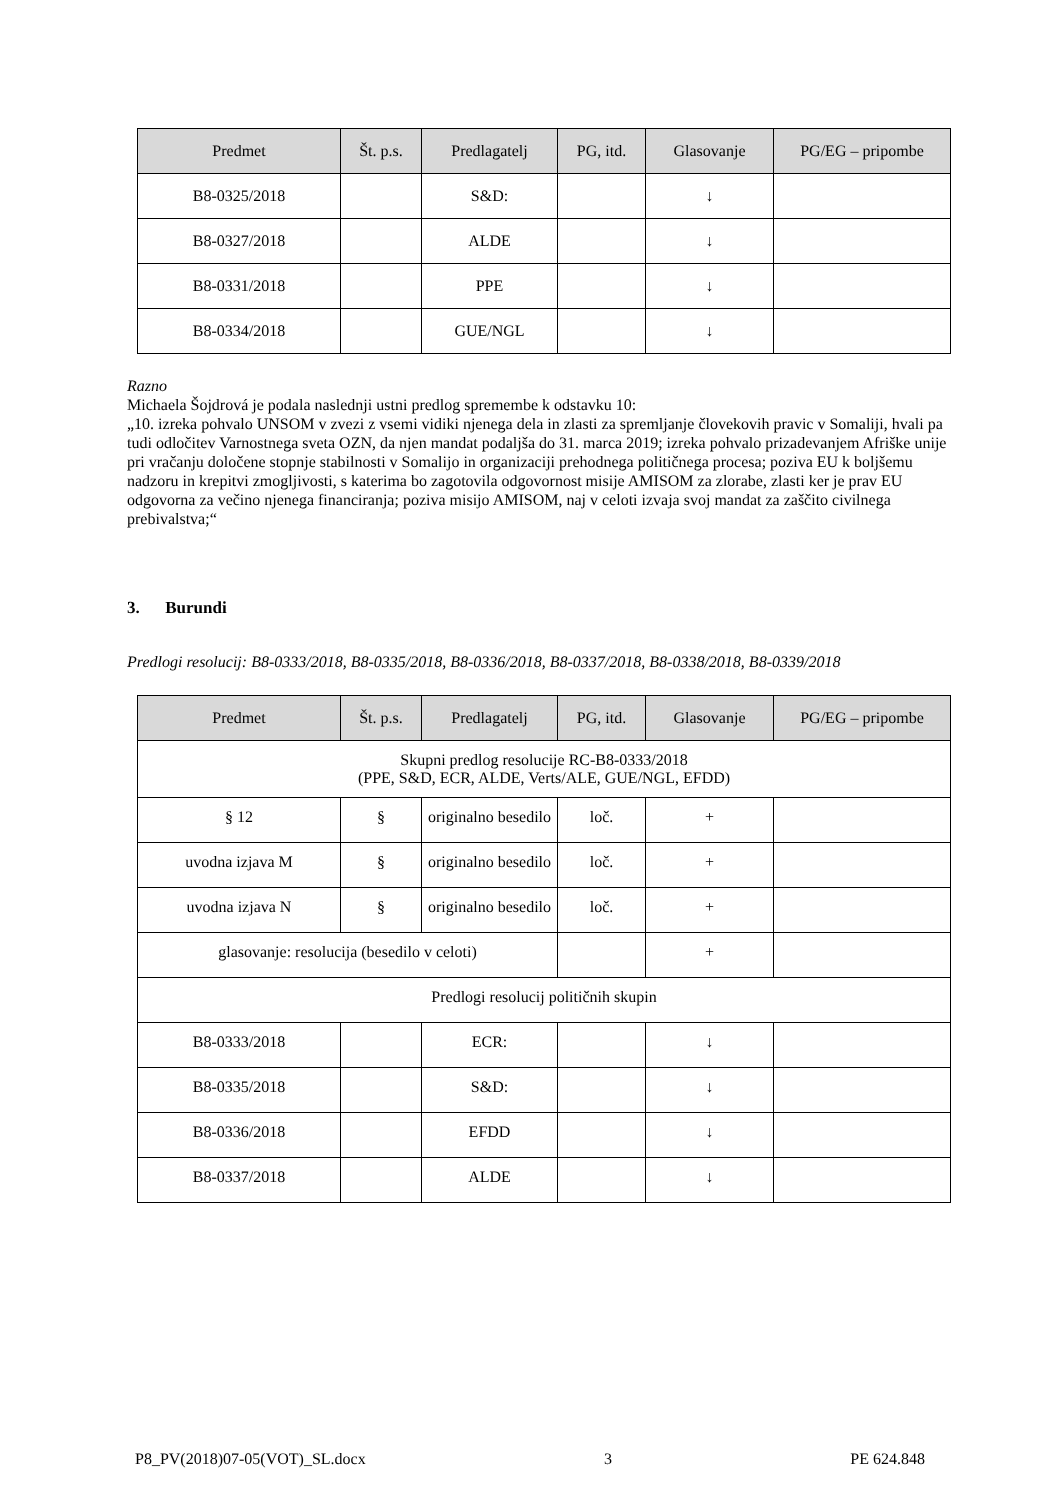| Predmet | Št. p.s. | Predlagatelj | PG, itd. | Glasovanje | PG/EG – pripombe |
| --- | --- | --- | --- | --- | --- |
| B8-0325/2018 | | S&D: | | ↓ | |
| B8-0327/2018 | | ALDE | | ↓ | |
| B8-0331/2018 | | PPE | | ↓ | |
| B8-0334/2018 | | GUE/NGL | | ↓ | |
Razno
Michaela Šojdrová je podala naslednji ustni predlog spremembe k odstavku 10:
„10. izreka pohvalo UNSOM v zvezi z vsemi vidiki njenega dela in zlasti za spremljanje človekovih pravic v Somaliji, hvali pa tudi odločitev Varnostnega sveta OZN, da njen mandat podaljša do 31. marca 2019; izreka pohvalo prizadevanjem Afriške unije pri vračanju določene stopnje stabilnosti v Somalijo in organizaciji prehodnega političnega procesa; poziva EU k boljšemu nadzoru in krepitvi zmogljivosti, s katerima bo zagotovila odgovornost misije AMISOM za zlorabe, zlasti ker je prav EU odgovorna za večino njenega financiranja; poziva misijo AMISOM, naj v celoti izvaja svoj mandat za zaščito civilnega prebivalstva;“
3. Burundi
Predlogi resolucij: B8-0333/2018, B8-0335/2018, B8-0336/2018, B8-0337/2018, B8-0338/2018, B8-0339/2018
| Predmet | Št. p.s. | Predlagatelj | PG, itd. | Glasovanje | PG/EG – pripombe |
| --- | --- | --- | --- | --- | --- |
| Skupni predlog resolucije RC-B8-0333/2018 (PPE, S&D, ECR, ALDE, Verts/ALE, GUE/NGL, EFDD) | | | | | |
| § 12 | § | originalno besedilo | loč. | + | |
| uvodna izjava M | § | originalno besedilo | loč. | + | |
| uvodna izjava N | § | originalno besedilo | loč. | + | |
| glasovanje: resolucija (besedilo v celoti) | | | | + | |
| Predlogi resolucij političnih skupin | | | | | |
| B8-0333/2018 | | ECR: | | ↓ | |
| B8-0335/2018 | | S&D: | | ↓ | |
| B8-0336/2018 | | EFDD | | ↓ | |
| B8-0337/2018 | | ALDE | | ↓ | |
P8_PV(2018)07-05(VOT)_SL.docx 3 PE 624.848